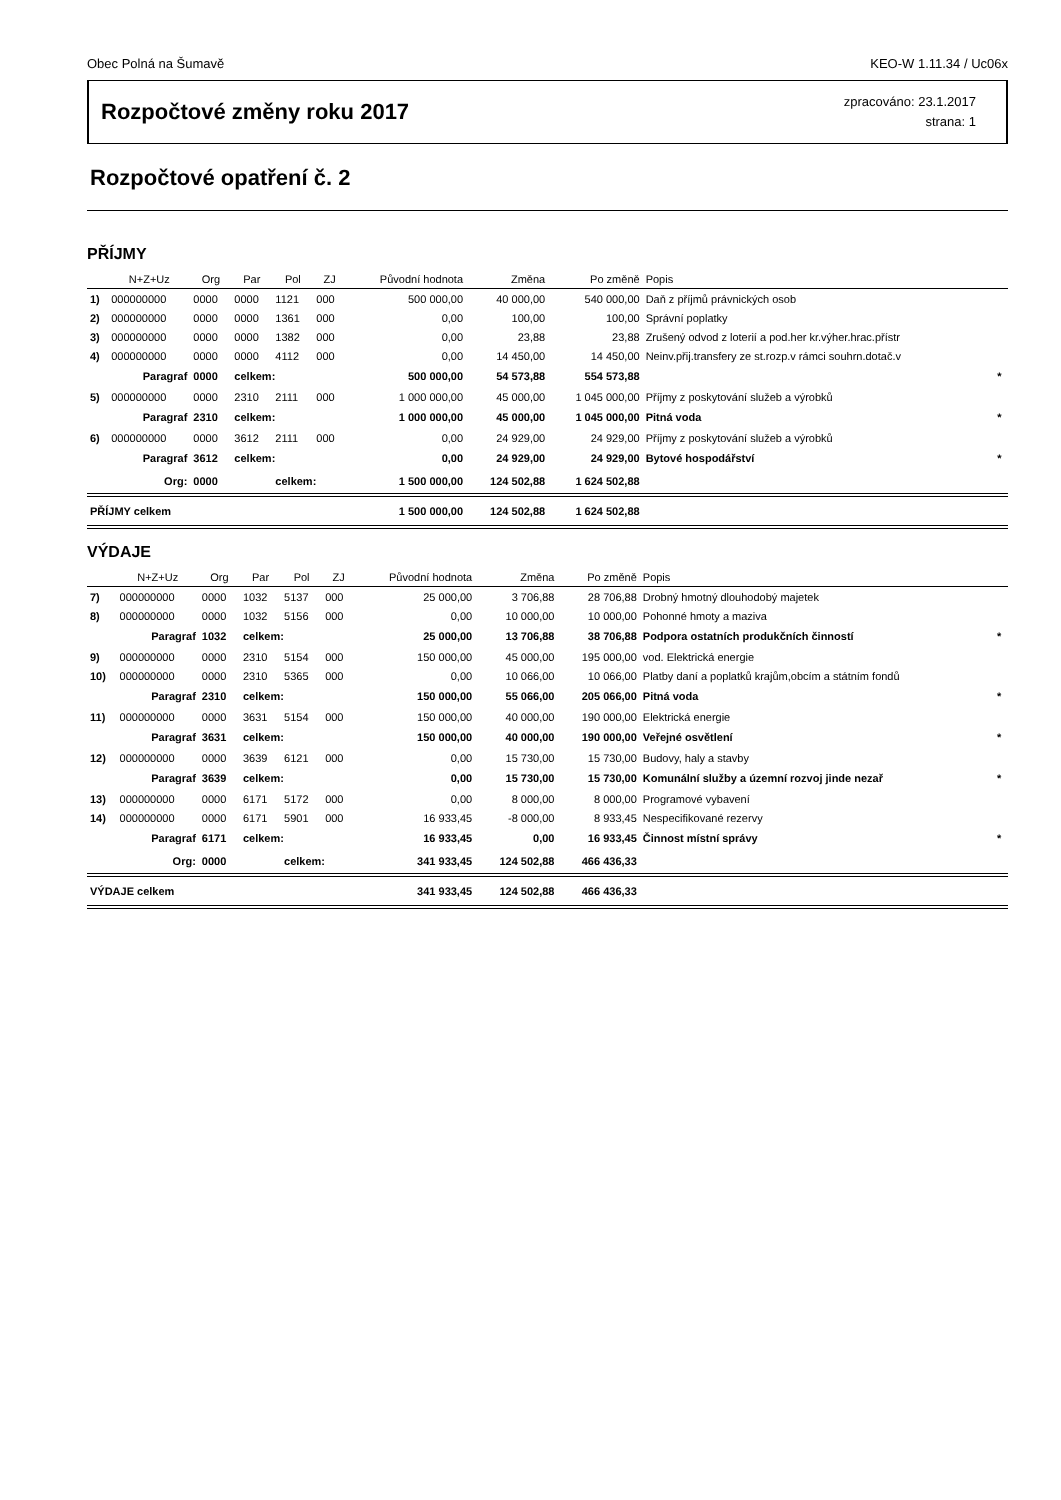Obec Polná na Šumavě KEO-W 1.11.34 / Uc06x
Rozpočtové změny roku 2017
zpracováno: 23.1.2017
strana: 1
Rozpočtové opatření č. 2
PŘÍJMY
| | N+Z+Uz | Org | Par | Pol | ZJ | Původní hodnota | Změna | Po změně | Popis | |
| --- | --- | --- | --- | --- | --- | --- | --- | --- | --- | --- |
| 1) | 000000000 | 0000 | 0000 | 1121 | 000 | 500 000,00 | 40 000,00 | 540 000,00 | Daň z příjmů právnických osob | |
| 2) | 000000000 | 0000 | 0000 | 1361 | 000 | 0,00 | 100,00 | 100,00 | Správní poplatky | |
| 3) | 000000000 | 0000 | 0000 | 1382 | 000 | 0,00 | 23,88 | 23,88 | Zrušený odvod z loterií a pod.her kr.výher.hrac.přístr | |
| 4) | 000000000 | 0000 | 0000 | 4112 | 000 | 0,00 | 14 450,00 | 14 450,00 | Neinv.přij.transfery ze st.rozp.v rámci souhrn.dotač.v | |
| | Paragraf | 0000 | celkem: | | | 500 000,00 | 54 573,88 | 554 573,88 | | * |
| 5) | 000000000 | 0000 | 2310 | 2111 | 000 | 1 000 000,00 | 45 000,00 | 1 045 000,00 | Příjmy z poskytování služeb a výrobků | |
| | Paragraf | 2310 | celkem: | | | 1 000 000,00 | 45 000,00 | 1 045 000,00 | Pitná voda | * |
| 6) | 000000000 | 0000 | 3612 | 2111 | 000 | 0,00 | 24 929,00 | 24 929,00 | Příjmy z poskytování služeb a výrobků | |
| | Paragraf | 3612 | celkem: | | | 0,00 | 24 929,00 | 24 929,00 | Bytové hospodářství | * |
| | Org: | 0000 | | celkem: | | 1 500 000,00 | 124 502,88 | 1 624 502,88 | | |
| PŘÍJMY celkem | | | | | | 1 500 000,00 | 124 502,88 | 1 624 502,88 | | |
VÝDAJE
| | N+Z+Uz | Org | Par | Pol | ZJ | Původní hodnota | Změna | Po změně | Popis | |
| --- | --- | --- | --- | --- | --- | --- | --- | --- | --- | --- |
| 7) | 000000000 | 0000 | 1032 | 5137 | 000 | 25 000,00 | 3 706,88 | 28 706,88 | Drobný hmotný dlouhodobý majetek | |
| 8) | 000000000 | 0000 | 1032 | 5156 | 000 | 0,00 | 10 000,00 | 10 000,00 | Pohonné hmoty a maziva | |
| | Paragraf | 1032 | celkem: | | | 25 000,00 | 13 706,88 | 38 706,88 | Podpora ostatních produkčních činností | * |
| 9) | 000000000 | 0000 | 2310 | 5154 | 000 | 150 000,00 | 45 000,00 | 195 000,00 | vod. Elektrická energie | |
| 10) | 000000000 | 0000 | 2310 | 5365 | 000 | 0,00 | 10 066,00 | 10 066,00 | Platby daní a poplatků krajům,obcím a státním fondů | |
| | Paragraf | 2310 | celkem: | | | 150 000,00 | 55 066,00 | 205 066,00 | Pitná voda | * |
| 11) | 000000000 | 0000 | 3631 | 5154 | 000 | 150 000,00 | 40 000,00 | 190 000,00 | Elektrická energie | |
| | Paragraf | 3631 | celkem: | | | 150 000,00 | 40 000,00 | 190 000,00 | Veřejné osvětlení | * |
| 12) | 000000000 | 0000 | 3639 | 6121 | 000 | 0,00 | 15 730,00 | 15 730,00 | Budovy, haly a stavby | |
| | Paragraf | 3639 | celkem: | | | 0,00 | 15 730,00 | 15 730,00 | Komunální služby a územní rozvoj jinde nezař | * |
| 13) | 000000000 | 0000 | 6171 | 5172 | 000 | 0,00 | 8 000,00 | 8 000,00 | Programové vybavení | |
| 14) | 000000000 | 0000 | 6171 | 5901 | 000 | 16 933,45 | -8 000,00 | 8 933,45 | Nespecifikované rezervy | |
| | Paragraf | 6171 | celkem: | | | 16 933,45 | 0,00 | 16 933,45 | Činnost místní správy | * |
| | Org: | 0000 | | celkem: | | 341 933,45 | 124 502,88 | 466 436,33 | | |
| VÝDAJE celkem | | | | | | 341 933,45 | 124 502,88 | 466 436,33 | | |